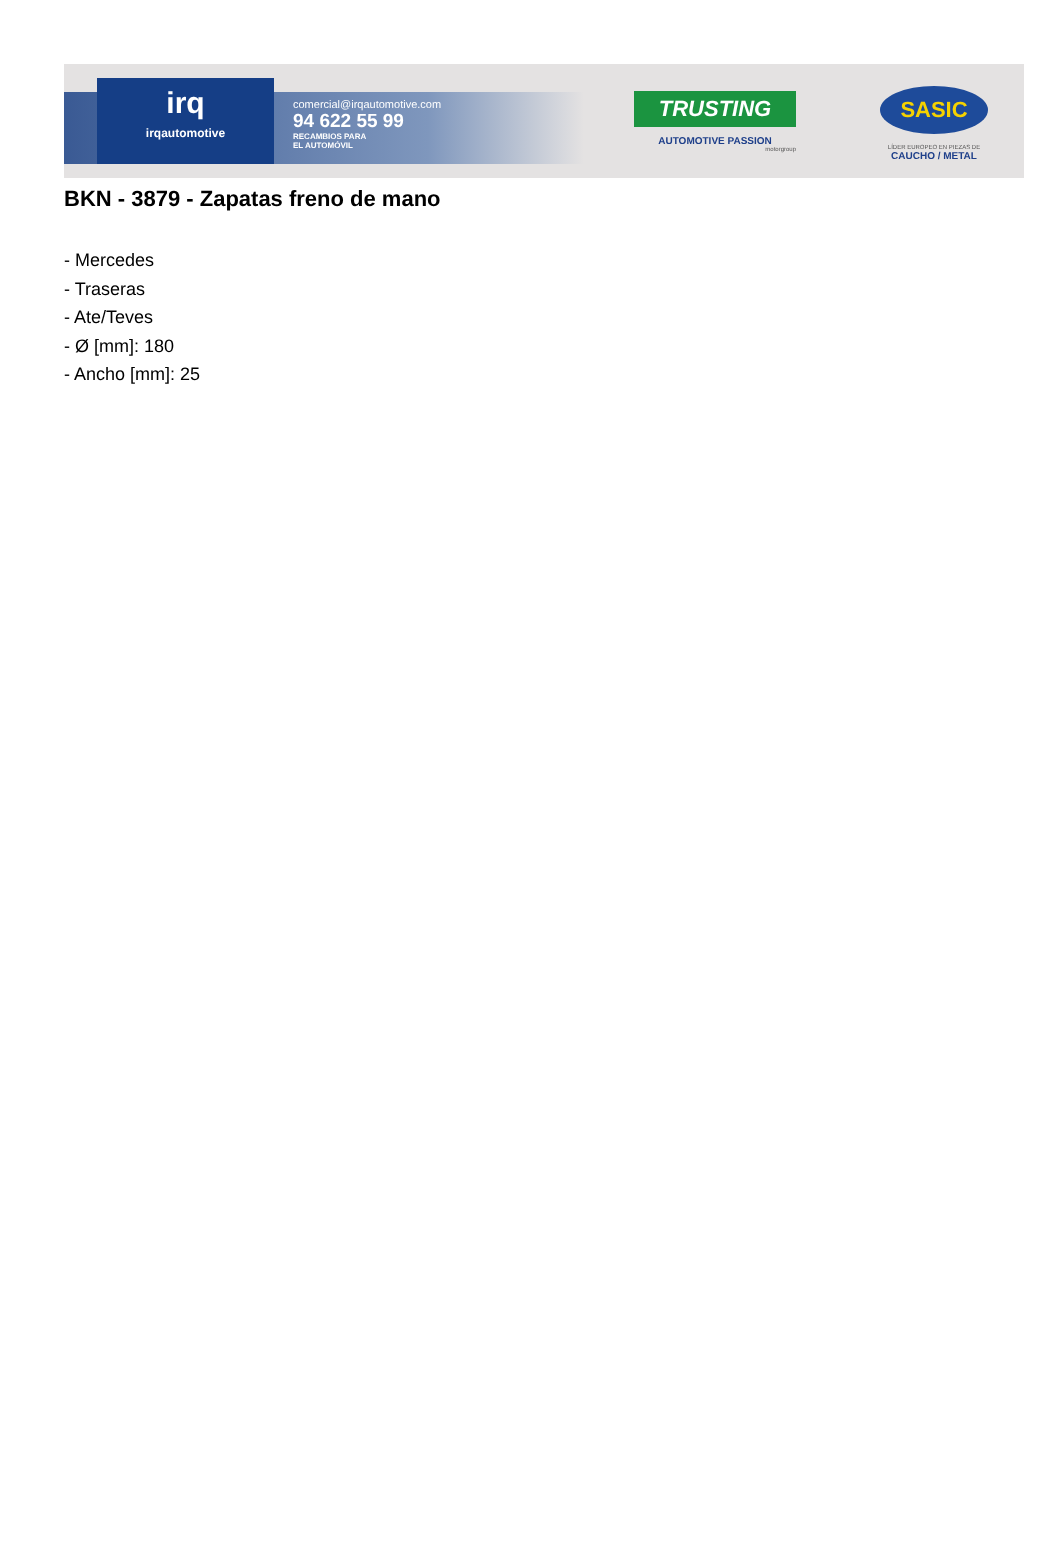irq
irqautomotive
comercial@irqautomotive.com
94 622 55 99
RECAMBIOS PARA
EL AUTOMÓVIL
TRUSTING
AUTOMOTIVE PASSION
motorgroup
SASIC
LÍDER EUROPEO EN PIEZAS DE
CAUCHO / METAL
BKN - 3879 - Zapatas freno de mano
- Mercedes
- Traseras
- Ate/Teves
- Ø [mm]: 180
- Ancho [mm]: 25